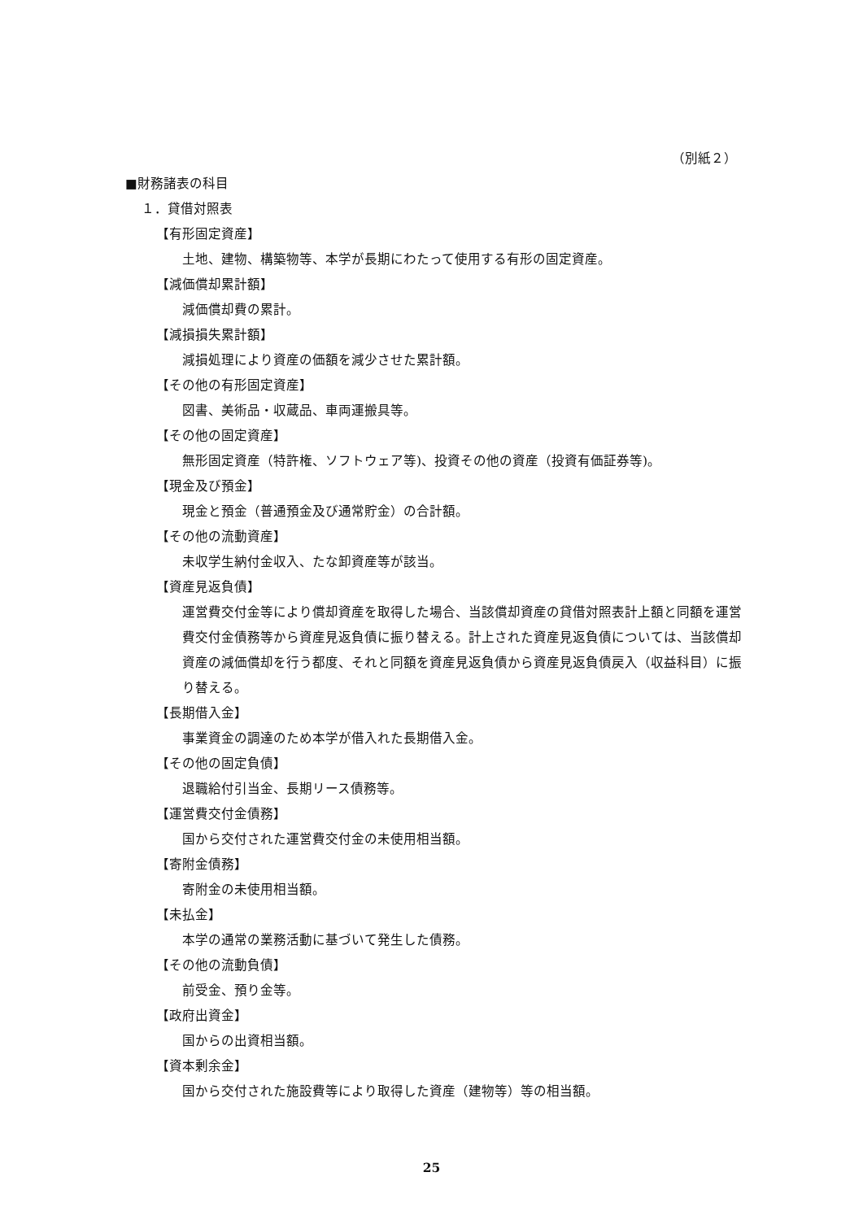（別紙２）
■財務諸表の科目
１．貸借対照表
【有形固定資産】
土地、建物、構築物等、本学が長期にわたって使用する有形の固定資産。
【減価償却累計額】
減価償却費の累計。
【減損損失累計額】
減損処理により資産の価額を減少させた累計額。
【その他の有形固定資産】
図書、美術品・収蔵品、車両運搬具等。
【その他の固定資産】
無形固定資産（特許権、ソフトウェア等)、投資その他の資産（投資有価証券等)。
【現金及び預金】
現金と預金（普通預金及び通常貯金）の合計額。
【その他の流動資産】
未収学生納付金収入、たな卸資産等が該当。
【資産見返負債】
運営費交付金等により償却資産を取得した場合、当該償却資産の貸借対照表計上額と同額を運営費交付金債務等から資産見返負債に振り替える。計上された資産見返負債については、当該償却資産の減価償却を行う都度、それと同額を資産見返負債から資産見返負債戻入（収益科目）に振り替える。
【長期借入金】
事業資金の調達のため本学が借入れた長期借入金。
【その他の固定負債】
退職給付引当金、長期リース債務等。
【運営費交付金債務】
国から交付された運営費交付金の未使用相当額。
【寄附金債務】
寄附金の未使用相当額。
【未払金】
本学の通常の業務活動に基づいて発生した債務。
【その他の流動負債】
前受金、預り金等。
【政府出資金】
国からの出資相当額。
【資本剰余金】
国から交付された施設費等により取得した資産（建物等）等の相当額。
25